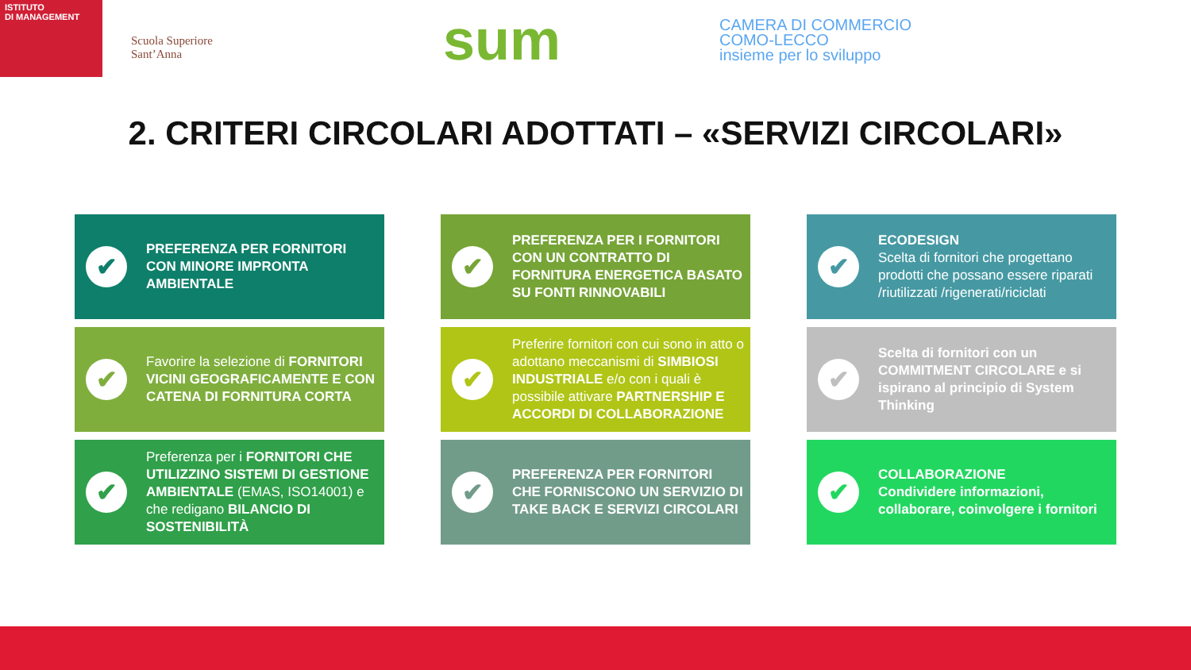ISTITUTO
DI MANAGEMENT
Scuola Superiore
Sant’Anna
sum
CAMERA DI COMMERCIO
COMO-LECCO
insieme per lo sviluppo
2. CRITERI CIRCOLARI ADOTTATI – «SERVIZI CIRCOLARI»
✔
PREFERENZA PER FORNITORI CON MINORE IMPRONTA AMBIENTALE
✔
PREFERENZA PER I FORNITORI CON UN CONTRATTO DI FORNITURA ENERGETICA BASATO SU FONTI RINNOVABILI
✔
ECODESIGN
Scelta di fornitori che progettano prodotti che possano essere riparati /riutilizzati /rigenerati/riciclati
✔
Favorire la selezione di FORNITORI VICINI GEOGRAFICAMENTE E CON CATENA DI FORNITURA CORTA
✔
Preferire fornitori con cui sono in atto o adottano meccanismi di SIMBIOSI INDUSTRIALE e/o con i quali è possibile attivare PARTNERSHIP E ACCORDI DI COLLABORAZIONE
✔
Scelta di fornitori con un COMMITMENT CIRCOLARE e si ispirano al principio di System Thinking
✔
Preferenza per i FORNITORI CHE UTILIZZINO SISTEMI DI GESTIONE AMBIENTALE (EMAS, ISO14001) e che redigano BILANCIO DI SOSTENIBILITÀ
✔
PREFERENZA PER FORNITORI CHE FORNISCONO UN SERVIZIO DI TAKE BACK E SERVIZI CIRCOLARI
✔
COLLABORAZIONE
Condividere informazioni, collaborare, coinvolgere i fornitori